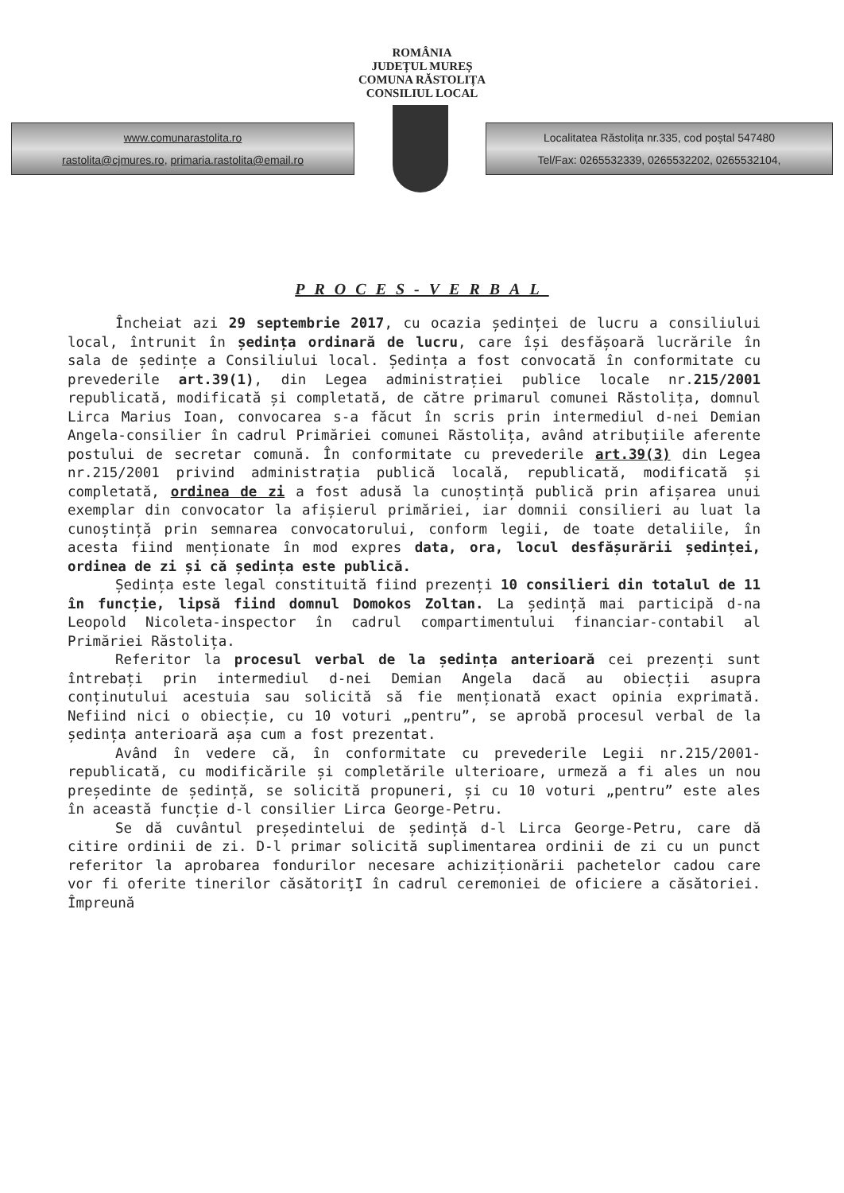ROMÂNIA
JUDEȚUL MUREȘ
COMUNA RĂSTOLIȚA
CONSILIUL LOCAL
www.comunarastolita.ro
rastolita@cjmures.ro, primaria.rastolita@email.ro
Localitatea Răstolița nr.335, cod poștal 547480
Tel/Fax: 0265532339, 0265532202, 0265532104,
PROCES-VERBAL
Încheiat azi 29 septembrie 2017, cu ocazia ședinței de lucru a consiliului local, întrunit în ședința ordinară de lucru, care își desfășoară lucrările în sala de ședințe a Consiliului local. Ședința a fost convocată în conformitate cu prevederile art.39(1), din Legea administrației publice locale nr.215/2001 republicată, modificată și completată, de către primarul comunei Răstolița, domnul Lirca Marius Ioan, convocarea s-a făcut în scris prin intermediul d-nei Demian Angela-consilier în cadrul Primăriei comunei Răstolița, având atribuțiile aferente postului de secretar comună. În conformitate cu prevederile art.39(3) din Legea nr.215/2001 privind administrația publică locală, republicată, modificată și completată, ordinea de zi a fost adusă la cunoștință publică prin afișarea unui exemplar din convocator la afișierul primăriei, iar domnii consilieri au luat la cunoștință prin semnarea convocatorului, conform legii, de toate detaliile, în acesta fiind menționate în mod expres data, ora, locul desfășurării ședinței, ordinea de zi și că ședința este publică.
Ședința este legal constituită fiind prezenți 10 consilieri din totalul de 11 în funcție, lipsă fiind domnul Domokos Zoltan. La ședință mai participă d-na Leopold Nicoleta-inspector în cadrul compartimentului financiar-contabil al Primăriei Răstolița.
Referitor la procesul verbal de la ședința anterioară cei prezenți sunt întrebați prin intermediul d-nei Demian Angela dacă au obiecții asupra conținutului acestuia sau solicită să fie menționată exact opinia exprimată. Nefiind nici o obiecție, cu 10 voturi „pentru”, se aprobă procesul verbal de la ședința anterioară așa cum a fost prezentat.
Având în vedere că, în conformitate cu prevederile Legii nr.215/2001-republicată, cu modificările și completările ulterioare, urmeză a fi ales un nou președinte de ședință, se solicită propuneri, și cu 10 voturi „pentru” este ales în această funcție d-l consilier Lirca George-Petru.
Se dă cuvântul președintelui de ședință d-l Lirca George-Petru, care dă citire ordinii de zi. D-l primar solicită suplimentarea ordinii de zi cu un punct referitor la aprobarea fondurilor necesare achiziționării pachetelor cadou care vor fi oferite tinerilor căsătoriţI în cadrul ceremoniei de oficiere a căsătoriei. Împreună